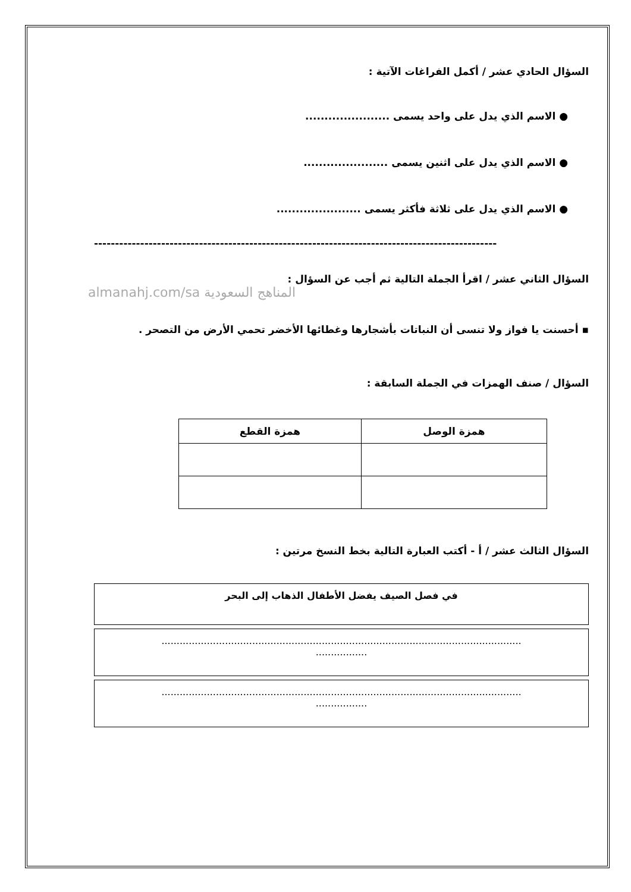السؤال الحادي عشر / أكمل الفراغات الآتية :
● الاسم الذي يدل على واحد يسمى ......................
● الاسم الذي يدل على اثنين يسمى ......................
● الاسم الذي يدل على ثلاثة فأكثر يسمى ......................
------------------------------------------------------------------------------------------------
السؤال الثاني عشر / اقرأ الجملة التالية ثم أجب عن السؤال :
almanahj.com/sa المناهج السعودية
▪ أحسنت يا فواز ولا تنسى أن النباتات بأشجارها وغطائها الأخضر تحمي الأرض من التصحر .
السؤال / صنف الهمزات في الجملة السابقة :
| همزة الوصل | همزة القطع |
| --- | --- |
السؤال الثالث عشر / أ - أكتب العبارة التالية بخط النسخ مرتين :
في فصل الصيف يفضل الأطفال الذهاب إلى البحر
.......................................................................................................................
.................
.......................................................................................................................
.................